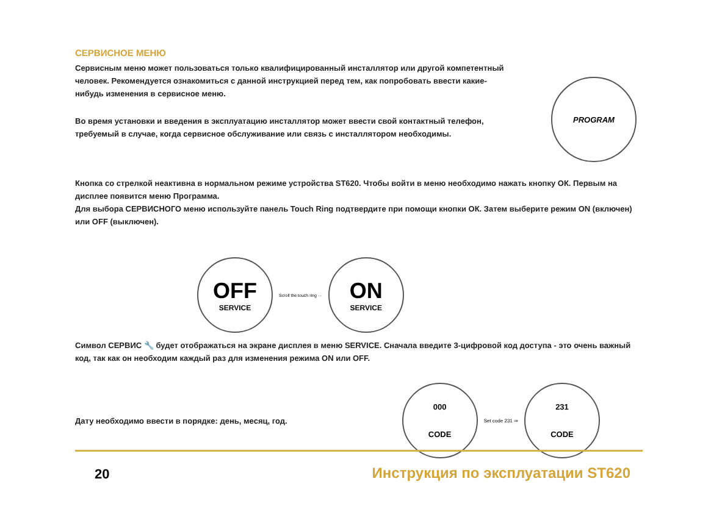СЕРВИСНОЕ МЕНЮ
Сервисным меню может пользоваться только квалифицированный инсталлятор или другой компетентный человек. Рекомендуется ознакомиться с данной инструкцией перед тем, как попробовать ввести какие-нибудь изменения в сервисное меню.
Во время установки и введения в эксплуатацию инсталлятор может ввести свой контактный телефон, требуемый в случае, когда сервисное обслуживание или связь с инсталлятором необходимы.
PROGRAM
Кнопка со стрелкой неактивна в нормальном режиме устройства ST620. Чтобы войти в меню необходимо нажать кнопку ОК. Первым на дисплее появится меню Программа.
Для выбора СЕРВИСНОГО меню используйте панель Touch Ring подтвердите при помощи кнопки ОК. Затем выберите режим ON (включен) или OFF (выключен).
OFF
SERVICE
Scroll the touch ring ⇔
ON
SERVICE
Символ СЕРВИС 🔧 будет отображаться на экране дисплея в меню SERVICE. Сначала введите 3-цифровой код доступа - это очень важный код, так как он необходим каждый раз для изменения режима ON или OFF.
Дату необходимо ввести в порядке: день, месяц, год.
000
CODE
Set code 231 ⇒
231
CODE
20
Инструкция по эксплуатации ST620